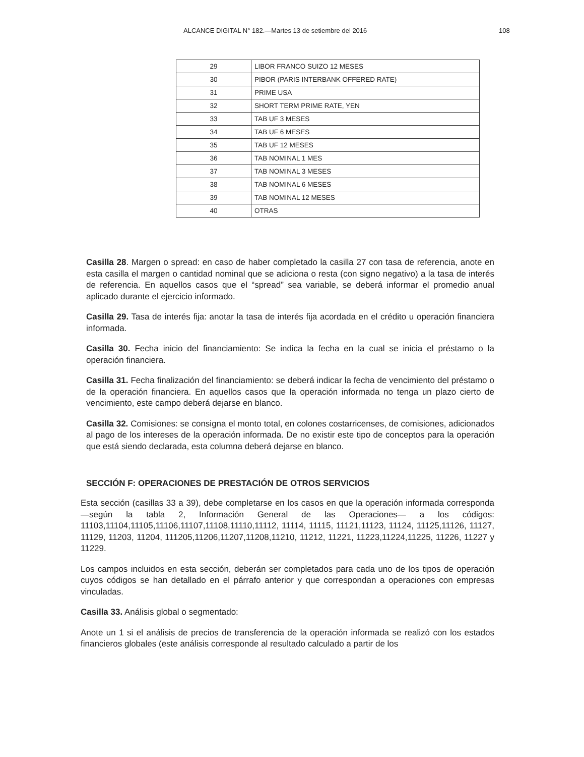ALCANCE DIGITAL N° 182.—Martes 13 de setiembre del 2016 108
| 29 | LIBOR FRANCO SUIZO 12 MESES |
| 30 | PIBOR (PARIS INTERBANK OFFERED RATE) |
| 31 | PRIME USA |
| 32 | SHORT TERM PRIME RATE, YEN |
| 33 | TAB UF 3 MESES |
| 34 | TAB UF 6 MESES |
| 35 | TAB UF 12 MESES |
| 36 | TAB NOMINAL 1 MES |
| 37 | TAB NOMINAL 3 MESES |
| 38 | TAB NOMINAL 6 MESES |
| 39 | TAB NOMINAL 12 MESES |
| 40 | OTRAS |
Casilla 28. Margen o spread: en caso de haber completado la casilla 27 con tasa de referencia, anote en esta casilla el margen o cantidad nominal que se adiciona o resta (con signo negativo) a la tasa de interés de referencia. En aquellos casos que el “spread” sea variable, se deberá informar el promedio anual aplicado durante el ejercicio informado.
Casilla 29. Tasa de interés fija: anotar la tasa de interés fija acordada en el crédito u operación financiera informada.
Casilla 30. Fecha inicio del financiamiento: Se indica la fecha en la cual se inicia el préstamo o la operación financiera.
Casilla 31. Fecha finalización del financiamiento: se deberá indicar la fecha de vencimiento del préstamo o de la operación financiera. En aquellos casos que la operación informada no tenga un plazo cierto de vencimiento, este campo deberá dejarse en blanco.
Casilla 32. Comisiones: se consigna el monto total, en colones costarricenses, de comisiones, adicionados al pago de los intereses de la operación informada. De no existir este tipo de conceptos para la operación que está siendo declarada, esta columna deberá dejarse en blanco.
SECCIÓN F: OPERACIONES DE PRESTACIÓN DE OTROS SERVICIOS
Esta sección (casillas 33 a 39), debe completarse en los casos en que la operación informada corresponda —según la tabla 2, Información General de las Operaciones— a los códigos: 11103,11104,11105,11106,11107,11108,11110,11112, 11114, 11115, 11121,11123, 11124, 11125,11126, 11127, 11129, 11203, 11204, 111205,11206,11207,11208,11210, 11212, 11221, 11223,11224,11225, 11226, 11227 y 11229.
Los campos incluidos en esta sección, deberán ser completados para cada uno de los tipos de operación cuyos códigos se han detallado en el párrafo anterior y que correspondan a operaciones con empresas vinculadas.
Casilla 33. Análisis global o segmentado:
Anote un 1 si el análisis de precios de transferencia de la operación informada se realizó con los estados financieros globales (este análisis corresponde al resultado calculado a partir de los